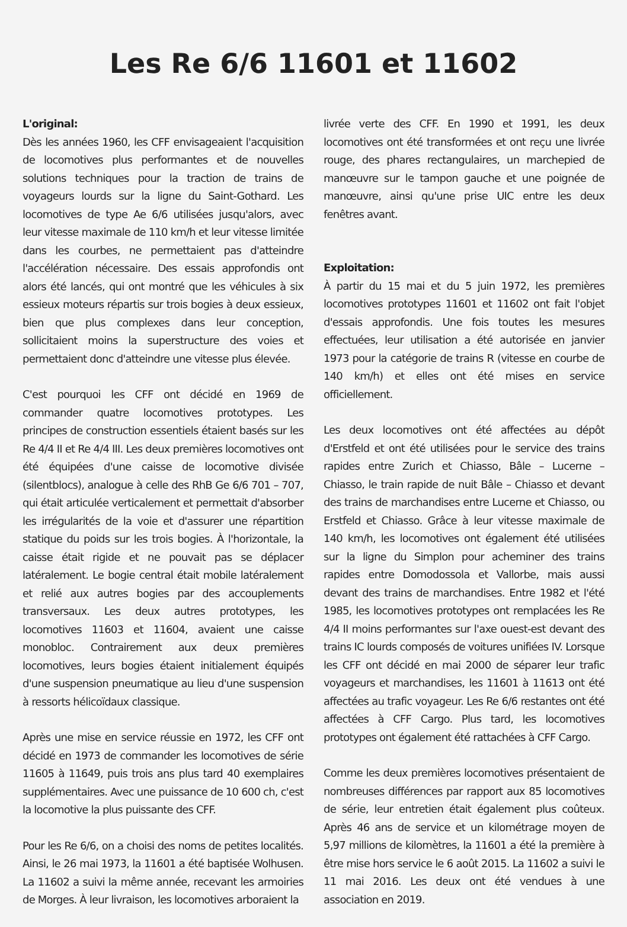Les Re 6/6 11601 et 11602
L'original:
Dès les années 1960, les CFF envisageaient l'acquisition de locomotives plus performantes et de nouvelles solutions techniques pour la traction de trains de voyageurs lourds sur la ligne du Saint-Gothard. Les locomotives de type Ae 6/6 utilisées jusqu'alors, avec leur vitesse maximale de 110 km/h et leur vitesse limitée dans les courbes, ne permettaient pas d'atteindre l'accélération nécessaire. Des essais approfondis ont alors été lancés, qui ont montré que les véhicules à six essieux moteurs répartis sur trois bogies à deux essieux, bien que plus complexes dans leur conception, sollicitaient moins la superstructure des voies et permettaient donc d'atteindre une vitesse plus élevée.
C'est pourquoi les CFF ont décidé en 1969 de commander quatre locomotives prototypes. Les principes de construction essentiels étaient basés sur les Re 4/4 II et Re 4/4 III. Les deux premières locomotives ont été équipées d'une caisse de locomotive divisée (silentblocs), analogue à celle des RhB Ge 6/6 701 – 707, qui était articulée verticalement et permettait d'absorber les irrégularités de la voie et d'assurer une répartition statique du poids sur les trois bogies. À l'horizontale, la caisse était rigide et ne pouvait pas se déplacer latéralement. Le bogie central était mobile latéralement et relié aux autres bogies par des accouplements transversaux. Les deux autres prototypes, les locomotives 11603 et 11604, avaient une caisse monobloc. Contrairement aux deux premières locomotives, leurs bogies étaient initialement équipés d'une suspension pneumatique au lieu d'une suspension à ressorts hélicoïdaux classique.
Après une mise en service réussie en 1972, les CFF ont décidé en 1973 de commander les locomotives de série 11605 à 11649, puis trois ans plus tard 40 exemplaires supplémentaires. Avec une puissance de 10 600 ch, c'est la locomotive la plus puissante des CFF.
Pour les Re 6/6, on a choisi des noms de petites localités. Ainsi, le 26 mai 1973, la 11601 a été baptisée Wolhusen. La 11602 a suivi la même année, recevant les armoiries de Morges. À leur livraison, les locomotives arboraient la
livrée verte des CFF. En 1990 et 1991, les deux locomotives ont été transformées et ont reçu une livrée rouge, des phares rectangulaires, un marchepied de manœuvre sur le tampon gauche et une poignée de manœuvre, ainsi qu'une prise UIC entre les deux fenêtres avant.
Exploitation:
À partir du 15 mai et du 5 juin 1972, les premières locomotives prototypes 11601 et 11602 ont fait l'objet d'essais approfondis. Une fois toutes les mesures effectuées, leur utilisation a été autorisée en janvier 1973 pour la catégorie de trains R (vitesse en courbe de 140 km/h) et elles ont été mises en service officiellement.
Les deux locomotives ont été affectées au dépôt d'Erstfeld et ont été utilisées pour le service des trains rapides entre Zurich et Chiasso, Bâle – Lucerne – Chiasso, le train rapide de nuit Bâle – Chiasso et devant des trains de marchandises entre Lucerne et Chiasso, ou Erstfeld et Chiasso. Grâce à leur vitesse maximale de 140 km/h, les locomotives ont également été utilisées sur la ligne du Simplon pour acheminer des trains rapides entre Domodossola et Vallorbe, mais aussi devant des trains de marchandises. Entre 1982 et l'été 1985, les locomotives prototypes ont remplacées les Re 4/4 II moins performantes sur l'axe ouest-est devant des trains IC lourds composés de voitures unifiées IV. Lorsque les CFF ont décidé en mai 2000 de séparer leur trafic voyageurs et marchandises, les 11601 à 11613 ont été affectées au trafic voyageur. Les Re 6/6 restantes ont été affectées à CFF Cargo. Plus tard, les locomotives prototypes ont également été rattachées à CFF Cargo.
Comme les deux premières locomotives présentaient de nombreuses différences par rapport aux 85 locomotives de série, leur entretien était également plus coûteux. Après 46 ans de service et un kilométrage moyen de 5,97 millions de kilomètres, la 11601 a été la première à être mise hors service le 6 août 2015. La 11602 a suivi le 11 mai 2016. Les deux ont été vendues à une association en 2019.